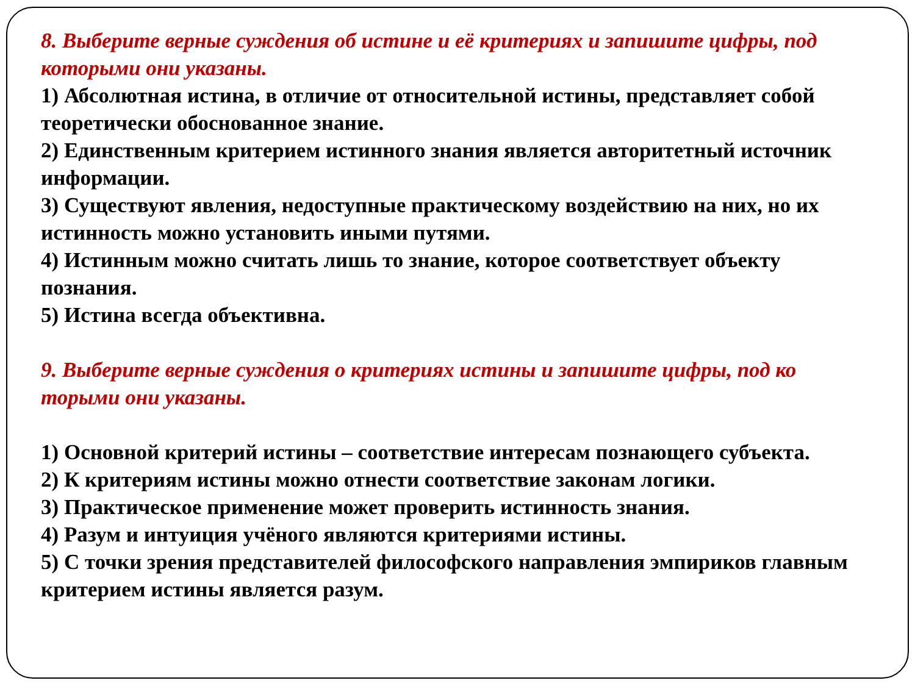8. Выберите верные суждения об истине и её критериях и запишите цифры, под которыми они указаны.
1) Абсолютная истина, в отличие от относительной истины, представляет собой теоретически обоснованное знание.
2) Единственным критерием истинного знания является авторитетный источник информации.
3) Существуют явления, недоступные практическому воздействию на них, но их истинность можно установить иными путями.
4) Истинным можно считать лишь то знание, которое соответствует объекту познания.
5) Истина всегда объективна.
9. Выберите верные суждения о критериях истины и запишите цифры, под ко торыми они указаны.
1) Основной критерий истины – соответствие интересам познающего субъекта.
2) К критериям истины можно отнести соответствие законам логики.
3) Практическое применение может проверить истинность знания.
4) Разум и интуиция учёного являются критериями истины.
5) С точки зрения представителей философского направления эмпириков главным критерием истины является разум.